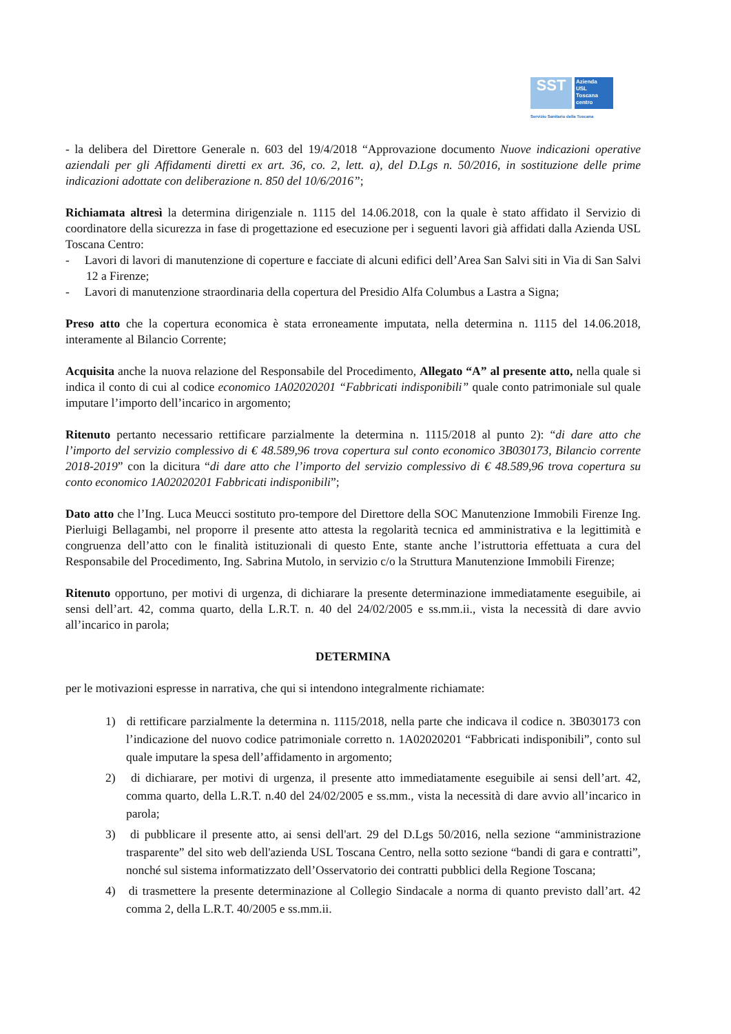SST
Azienda
USL
Toscana
centro
Servizio Sanitario della Toscana
- la delibera del Direttore Generale n. 603 del 19/4/2018 “Approvazione documento Nuove indicazioni operative aziendali per gli Affidamenti diretti ex art. 36, co. 2, lett. a), del D.Lgs n. 50/2016, in sostituzione delle prime indicazioni adottate con deliberazione n. 850 del 10/6/2016”;
Richiamata altresì la determina dirigenziale n. 1115 del 14.06.2018, con la quale è stato affidato il Servizio di coordinatore della sicurezza in fase di progettazione ed esecuzione per i seguenti lavori già affidati dalla Azienda USL Toscana Centro:
- Lavori di lavori di manutenzione di coperture e facciate di alcuni edifici dell’Area San Salvi siti in Via di San Salvi 12 a Firenze;
- Lavori di manutenzione straordinaria della copertura del Presidio Alfa Columbus a Lastra a Signa;
Preso atto che la copertura economica è stata erroneamente imputata, nella determina n. 1115 del 14.06.2018, interamente al Bilancio Corrente;
Acquisita anche la nuova relazione del Responsabile del Procedimento, Allegato “A” al presente atto, nella quale si indica il conto di cui al codice economico 1A02020201 “Fabbricati indisponibili” quale conto patrimoniale sul quale imputare l’importo dell’incarico in argomento;
Ritenuto pertanto necessario rettificare parzialmente la determina n. 1115/2018 al punto 2): “di dare atto che l’importo del servizio complessivo di € 48.589,96 trova copertura sul conto economico 3B030173, Bilancio corrente 2018-2019” con la dicitura “di dare atto che l’importo del servizio complessivo di € 48.589,96 trova copertura su conto economico 1A02020201 Fabbricati indisponibili”;
Dato atto che l’Ing. Luca Meucci sostituto pro-tempore del Direttore della SOC Manutenzione Immobili Firenze Ing. Pierluigi Bellagambi, nel proporre il presente atto attesta la regolarità tecnica ed amministrativa e la legittimità e congruenza dell’atto con le finalità istituzionali di questo Ente, stante anche l’istruttoria effettuata a cura del Responsabile del Procedimento, Ing. Sabrina Mutolo, in servizio c/o la Struttura Manutenzione Immobili Firenze;
Ritenuto opportuno, per motivi di urgenza, di dichiarare la presente determinazione immediatamente eseguibile, ai sensi dell’art. 42, comma quarto, della L.R.T. n. 40 del 24/02/2005 e ss.mm.ii., vista la necessità di dare avvio all’incarico in parola;
DETERMINA
per le motivazioni espresse in narrativa, che qui si intendono integralmente richiamate:
1) di rettificare parzialmente la determina n. 1115/2018, nella parte che indicava il codice n. 3B030173 con l’indicazione del nuovo codice patrimoniale corretto n. 1A02020201 “Fabbricati indisponibili”, conto sul quale imputare la spesa dell’affidamento in argomento;
2) di dichiarare, per motivi di urgenza, il presente atto immediatamente eseguibile ai sensi dell’art. 42, comma quarto, della L.R.T. n.40 del 24/02/2005 e ss.mm., vista la necessità di dare avvio all’incarico in parola;
3) di pubblicare il presente atto, ai sensi dell'art. 29 del D.Lgs 50/2016, nella sezione “amministrazione trasparente” del sito web dell'azienda USL Toscana Centro, nella sotto sezione “bandi di gara e contratti”, nonché sul sistema informatizzato dell’Osservatorio dei contratti pubblici della Regione Toscana;
4) di trasmettere la presente determinazione al Collegio Sindacale a norma di quanto previsto dall’art. 42 comma 2, della L.R.T. 40/2005 e ss.mm.ii.